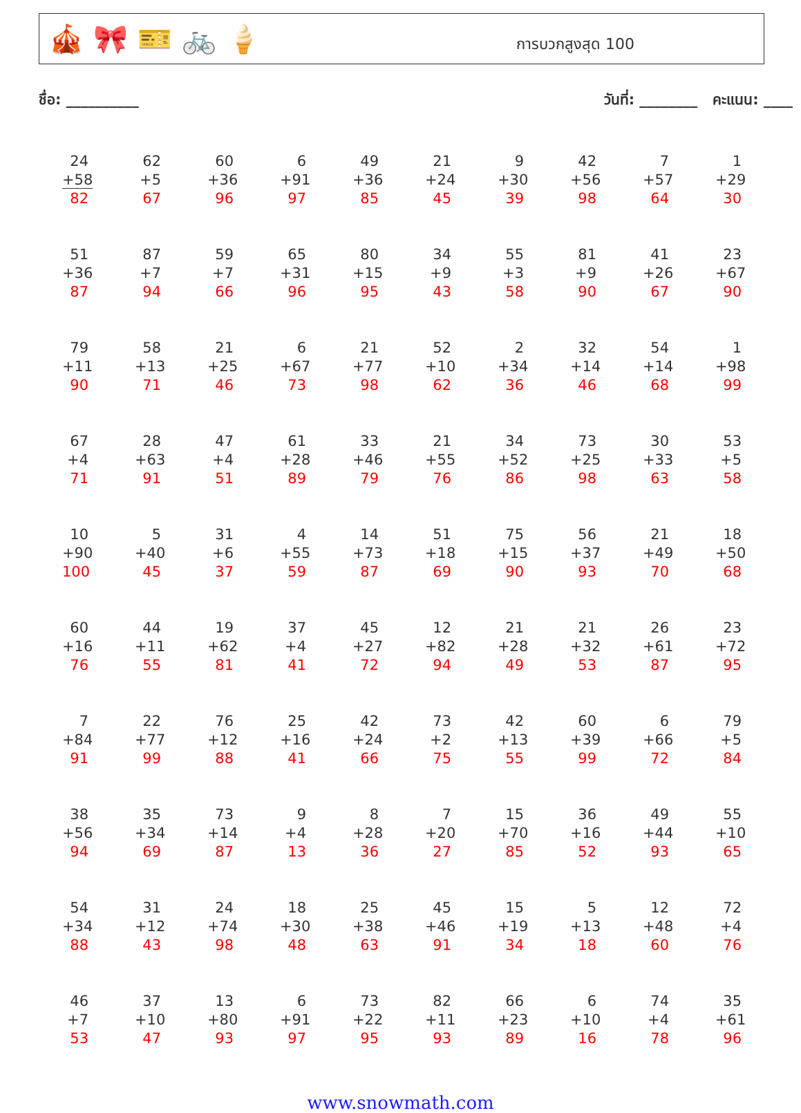🎪 🎀 🎫 🚲 🍦
การบวกสูงสุด 100
ชื่อ: __________ วันที่: ________ คะแนน: ____
| 24 +58 82 | 62 +5 67 | 60 +36 96 | 6 +91 97 | 49 +36 85 | 21 +24 45 | 9 +30 39 | 42 +56 98 | 7 +57 64 | 1 +29 30 |
| 51 +36 87 | 87 +7 94 | 59 +7 66 | 65 +31 96 | 80 +15 95 | 34 +9 43 | 55 +3 58 | 81 +9 90 | 41 +26 67 | 23 +67 90 |
| 79 +11 90 | 58 +13 71 | 21 +25 46 | 6 +67 73 | 21 +77 98 | 52 +10 62 | 2 +34 36 | 32 +14 46 | 54 +14 68 | 1 +98 99 |
| 67 +4 71 | 28 +63 91 | 47 +4 51 | 61 +28 89 | 33 +46 79 | 21 +55 76 | 34 +52 86 | 73 +25 98 | 30 +33 63 | 53 +5 58 |
| 10 +90 100 | 5 +40 45 | 31 +6 37 | 4 +55 59 | 14 +73 87 | 51 +18 69 | 75 +15 90 | 56 +37 93 | 21 +49 70 | 18 +50 68 |
| 60 +16 76 | 44 +11 55 | 19 +62 81 | 37 +4 41 | 45 +27 72 | 12 +82 94 | 21 +28 49 | 21 +32 53 | 26 +61 87 | 23 +72 95 |
| 7 +84 91 | 22 +77 99 | 76 +12 88 | 25 +16 41 | 42 +24 66 | 73 +2 75 | 42 +13 55 | 60 +39 99 | 6 +66 72 | 79 +5 84 |
| 38 +56 94 | 35 +34 69 | 73 +14 87 | 9 +4 13 | 8 +28 36 | 7 +20 27 | 15 +70 85 | 36 +16 52 | 49 +44 93 | 55 +10 65 |
| 54 +34 88 | 31 +12 43 | 24 +74 98 | 18 +30 48 | 25 +38 63 | 45 +46 91 | 15 +19 34 | 5 +13 18 | 12 +48 60 | 72 +4 76 |
| 46 +7 53 | 37 +10 47 | 13 +80 93 | 6 +91 97 | 73 +22 95 | 82 +11 93 | 66 +23 89 | 6 +10 16 | 74 +4 78 | 35 +61 96 |
www.snowmath.com